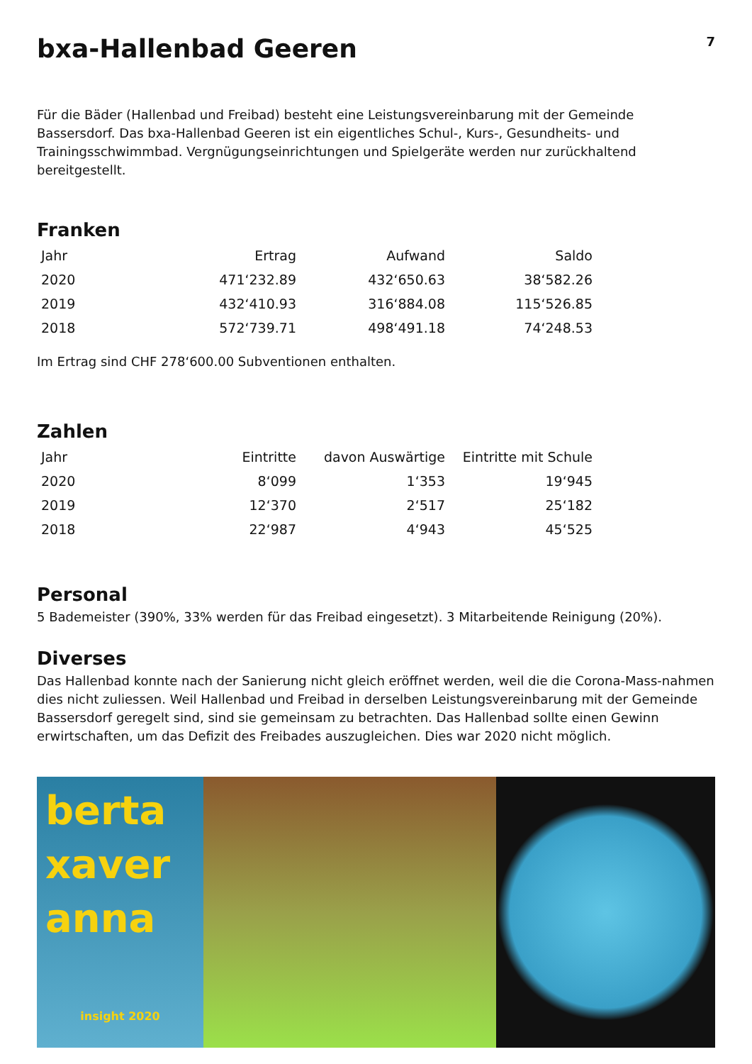7
bxa-Hallenbad Geeren
Für die Bäder (Hallenbad und Freibad) besteht eine Leistungsvereinbarung mit der Gemeinde Bassersdorf. Das bxa-Hallenbad Geeren ist ein eigentliches Schul-, Kurs-, Gesundheits- und Trainingsschwimmbad. Vergnügungseinrichtungen und Spielgeräte werden nur zurückhaltend bereitgestellt.
Franken
| Jahr | Ertrag | Aufwand | Saldo |
| --- | --- | --- | --- |
| 2020 | 471‘232.89 | 432‘650.63 | 38‘582.26 |
| 2019 | 432‘410.93 | 316‘884.08 | 115‘526.85 |
| 2018 | 572‘739.71 | 498‘491.18 | 74‘248.53 |
Im Ertrag sind CHF 278‘600.00 Subventionen enthalten.
Zahlen
| Jahr | Eintritte | davon Auswärtige | Eintritte mit Schule |
| --- | --- | --- | --- |
| 2020 | 8‘099 | 1‘353 | 19‘945 |
| 2019 | 12‘370 | 2‘517 | 25‘182 |
| 2018 | 22‘987 | 4‘943 | 45‘525 |
Personal
5 Bademeister (390%, 33% werden für das Freibad eingesetzt). 3 Mitarbeitende Reinigung (20%).
Diverses
Das Hallenbad konnte nach der Sanierung nicht gleich eröffnet werden, weil die die Corona-Mass-nahmen dies nicht zuliessen. Weil Hallenbad und Freibad in derselben Leistungsvereinbarung mit der Gemeinde Bassersdorf geregelt sind, sind sie gemeinsam zu betrachten. Das Hallenbad sollte einen Gewinn erwirtschaften, um das Defizit des Freibades auszugleichen. Dies war 2020 nicht möglich.
berta
xaver
anna
insight 2020